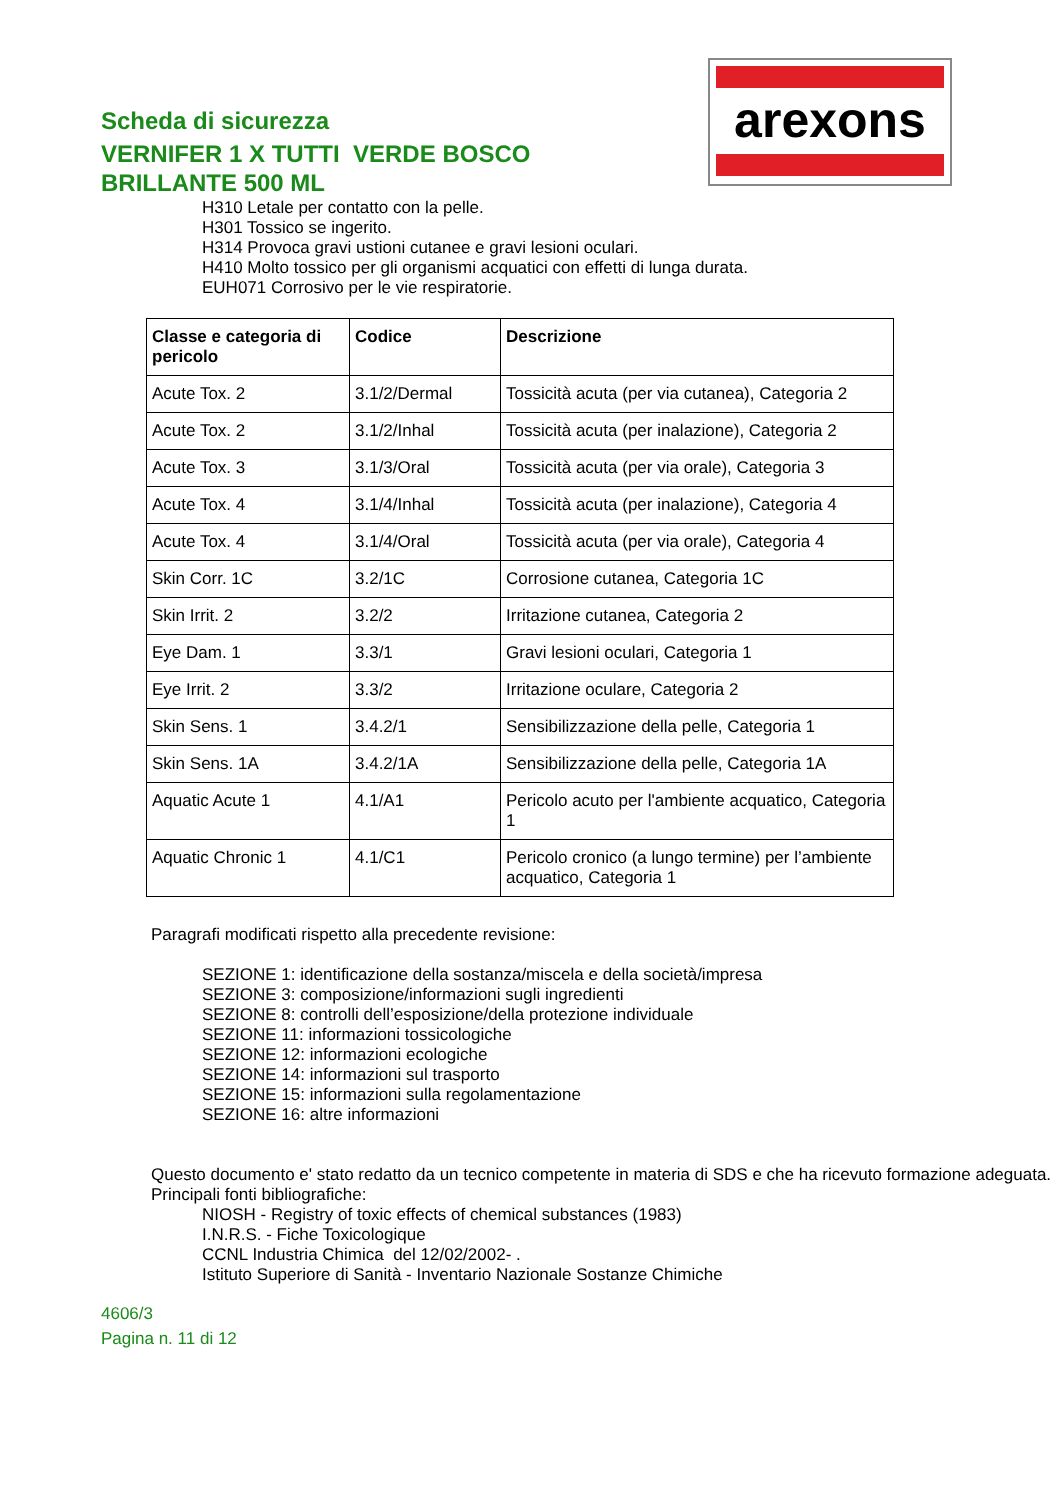Scheda di sicurezza
VERNIFER 1 X TUTTI VERDE BOSCO
BRILLANTE 500 ML
arexons
H310 Letale per contatto con la pelle.
H301 Tossico se ingerito.
H314 Provoca gravi ustioni cutanee e gravi lesioni oculari.
H410 Molto tossico per gli organismi acquatici con effetti di lunga durata.
EUH071 Corrosivo per le vie respiratorie.
| Classe e categoria di pericolo | Codice | Descrizione |
| --- | --- | --- |
| Acute Tox. 2 | 3.1/2/Dermal | Tossicità acuta (per via cutanea), Categoria 2 |
| Acute Tox. 2 | 3.1/2/Inhal | Tossicità acuta (per inalazione), Categoria 2 |
| Acute Tox. 3 | 3.1/3/Oral | Tossicità acuta (per via orale), Categoria 3 |
| Acute Tox. 4 | 3.1/4/Inhal | Tossicità acuta (per inalazione), Categoria 4 |
| Acute Tox. 4 | 3.1/4/Oral | Tossicità acuta (per via orale), Categoria 4 |
| Skin Corr. 1C | 3.2/1C | Corrosione cutanea, Categoria 1C |
| Skin Irrit. 2 | 3.2/2 | Irritazione cutanea, Categoria 2 |
| Eye Dam. 1 | 3.3/1 | Gravi lesioni oculari, Categoria 1 |
| Eye Irrit. 2 | 3.3/2 | Irritazione oculare, Categoria 2 |
| Skin Sens. 1 | 3.4.2/1 | Sensibilizzazione della pelle, Categoria 1 |
| Skin Sens. 1A | 3.4.2/1A | Sensibilizzazione della pelle, Categoria 1A |
| Aquatic Acute 1 | 4.1/A1 | Pericolo acuto per l'ambiente acquatico, Categoria 1 |
| Aquatic Chronic 1 | 4.1/C1 | Pericolo cronico (a lungo termine) per l’ambiente acquatico, Categoria 1 |
Paragrafi modificati rispetto alla precedente revisione:
SEZIONE 1: identificazione della sostanza/miscela e della società/impresa
SEZIONE 3: composizione/informazioni sugli ingredienti
SEZIONE 8: controlli dell’esposizione/della protezione individuale
SEZIONE 11: informazioni tossicologiche
SEZIONE 12: informazioni ecologiche
SEZIONE 14: informazioni sul trasporto
SEZIONE 15: informazioni sulla regolamentazione
SEZIONE 16: altre informazioni
Questo documento e' stato redatto da un tecnico competente in materia di SDS e che ha ricevuto formazione adeguata.
Principali fonti bibliografiche:
NIOSH - Registry of toxic effects of chemical substances (1983)
I.N.R.S. - Fiche Toxicologique
CCNL Industria Chimica del 12/02/2002- .
Istituto Superiore di Sanità - Inventario Nazionale Sostanze Chimiche
4606/3
Pagina n. 11 di 12